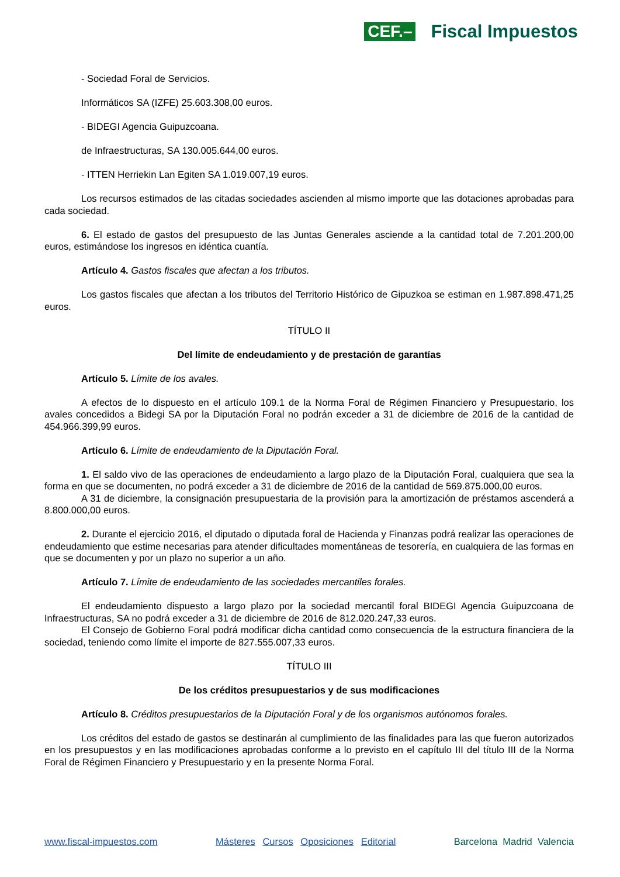CEF.– Fiscal Impuestos
- Sociedad Foral de Servicios.
Informáticos SA (IZFE) 25.603.308,00 euros.
- BIDEGI Agencia Guipuzcoana.
de Infraestructuras, SA 130.005.644,00 euros.
- ITTEN Herriekin Lan Egiten SA 1.019.007,19 euros.
Los recursos estimados de las citadas sociedades ascienden al mismo importe que las dotaciones aprobadas para cada sociedad.
6. El estado de gastos del presupuesto de las Juntas Generales asciende a la cantidad total de 7.201.200,00 euros, estimándose los ingresos en idéntica cuantía.
Artículo 4. Gastos fiscales que afectan a los tributos.
Los gastos fiscales que afectan a los tributos del Territorio Histórico de Gipuzkoa se estiman en 1.987.898.471,25 euros.
TÍTULO II
Del límite de endeudamiento y de prestación de garantías
Artículo 5. Límite de los avales.
A efectos de lo dispuesto en el artículo 109.1 de la Norma Foral de Régimen Financiero y Presupuestario, los avales concedidos a Bidegi SA por la Diputación Foral no podrán exceder a 31 de diciembre de 2016 de la cantidad de 454.966.399,99 euros.
Artículo 6. Límite de endeudamiento de la Diputación Foral.
1. El saldo vivo de las operaciones de endeudamiento a largo plazo de la Diputación Foral, cualquiera que sea la forma en que se documenten, no podrá exceder a 31 de diciembre de 2016 de la cantidad de 569.875.000,00 euros.
A 31 de diciembre, la consignación presupuestaria de la provisión para la amortización de préstamos ascenderá a 8.800.000,00 euros.
2. Durante el ejercicio 2016, el diputado o diputada foral de Hacienda y Finanzas podrá realizar las operaciones de endeudamiento que estime necesarias para atender dificultades momentáneas de tesorería, en cualquiera de las formas en que se documenten y por un plazo no superior a un año.
Artículo 7. Límite de endeudamiento de las sociedades mercantiles forales.
El endeudamiento dispuesto a largo plazo por la sociedad mercantil foral BIDEGI Agencia Guipuzcoana de Infraestructuras, SA no podrá exceder a 31 de diciembre de 2016 de 812.020.247,33 euros.
El Consejo de Gobierno Foral podrá modificar dicha cantidad como consecuencia de la estructura financiera de la sociedad, teniendo como límite el importe de 827.555.007,33 euros.
TÍTULO III
De los créditos presupuestarios y de sus modificaciones
Artículo 8. Créditos presupuestarios de la Diputación Foral y de los organismos autónomos forales.
Los créditos del estado de gastos se destinarán al cumplimiento de las finalidades para las que fueron autorizados en los presupuestos y en las modificaciones aprobadas conforme a lo previsto en el capítulo III del título III de la Norma Foral de Régimen Financiero y Presupuestario y en la presente Norma Foral.
www.fiscal-impuestos.com Másteres Cursos Oposiciones Editorial Barcelona Madrid Valencia